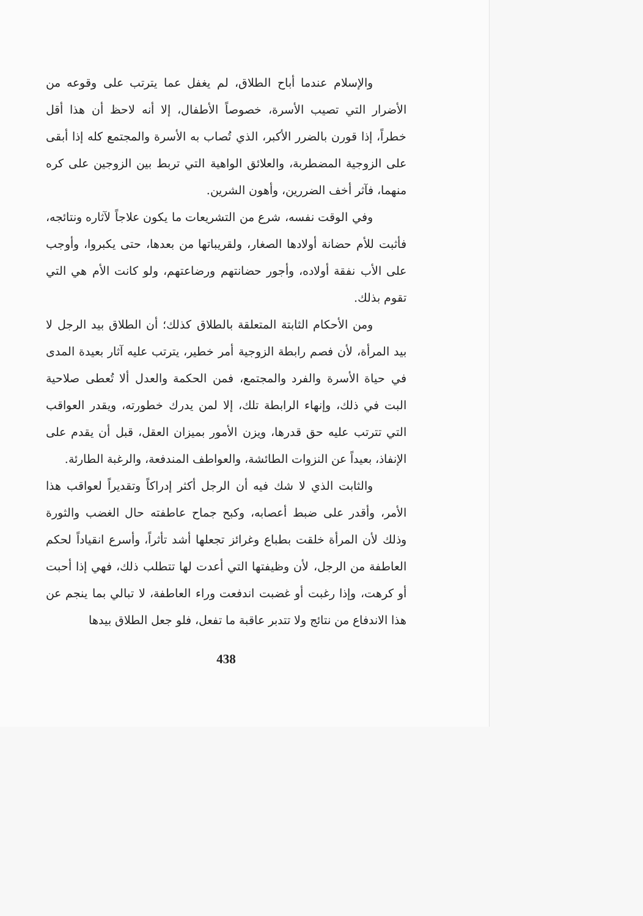والإسلام عندما أباح الطلاق، لم يغفل عما يترتب على وقوعه من الأضرار التي تصيب الأسرة، خصوصاً الأطفال، إلا أنه لاحظ أن هذا أقل خطراً، إذا قورن بالضرر الأكبر، الذي تُصاب به الأسرة والمجتمع كله إذا أبقى على الزوجية المضطربة، والعلائق الواهية التي تربط بين الزوجين على كره منهما، فآثر أخف الضررين، وأهون الشرين.
وفي الوقت نفسه، شرع من التشريعات ما يكون علاجاً لآثاره ونتائجه، فأثبت للأم حضانة أولادها الصغار، ولقريباتها من بعدها، حتى يكبروا، وأوجب على الأب نفقة أولاده، وأجور حضانتهم ورضاعتهم، ولو كانت الأم هي التي تقوم بذلك.
ومن الأحكام الثابتة المتعلقة بالطلاق كذلك؛ أن الطلاق بيد الرجل لا بيد المرأة، لأن فصم رابطة الزوجية أمر خطير، يترتب عليه آثار بعيدة المدى في حياة الأسرة والفرد والمجتمع، فمن الحكمة والعدل ألا تُعطى صلاحية البت في ذلك، وإنهاء الرابطة تلك، إلا لمن يدرك خطورته، ويقدر العواقب التي تترتب عليه حق قدرها، ويزن الأمور بميزان العقل، قبل أن يقدم على الإنفاذ، بعيداً عن النزوات الطائشة، والعواطف المندفعة، والرغبة الطارئة.
والثابت الذي لا شك فيه أن الرجل أكثر إدراكاً وتقديراً لعواقب هذا الأمر، وأقدر على ضبط أعصابه، وكبح جماح عاطفته حال الغضب والثورة وذلك لأن المرأة خلقت بطباع وغرائز تجعلها أشد تأثراً، وأسرع انقياداً لحكم العاطفة من الرجل، لأن وظيفتها التي أعدت لها تتطلب ذلك، فهي إذا أحبت أو كرهت، وإذا رغبت أو غضبت اندفعت وراء العاطفة، لا تبالي بما ينجم عن هذا الاندفاع من نتائج ولا تتدبر عاقبة ما تفعل، فلو جعل الطلاق بيدها
438